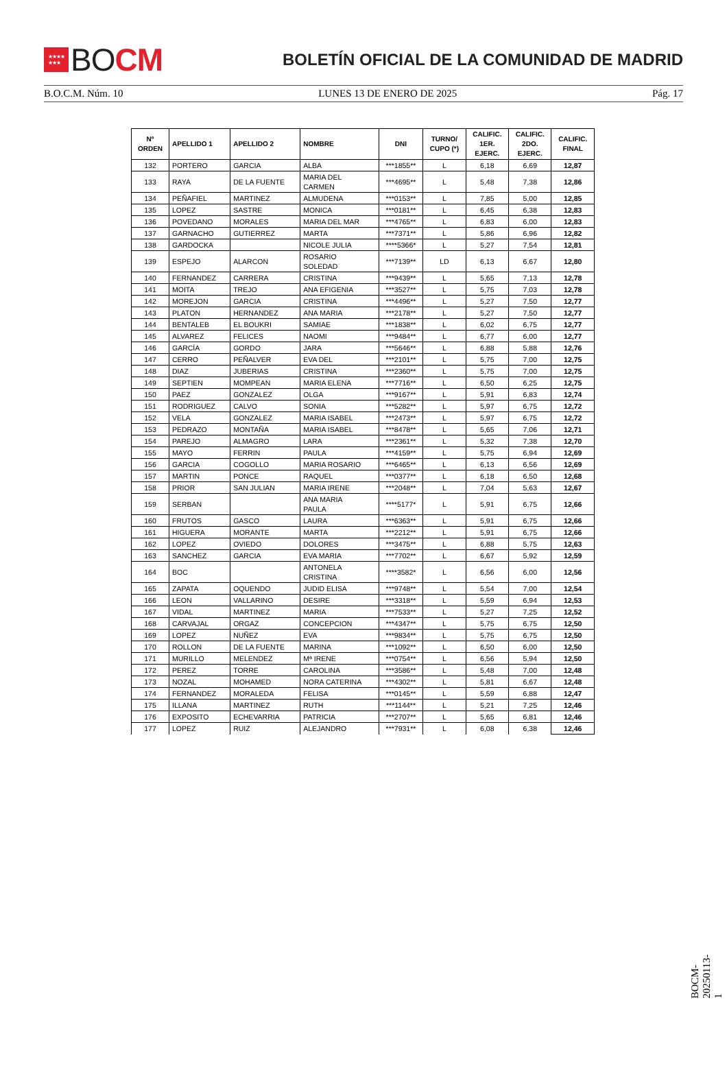★★★★
★★★
BO CM
BOLETÍN OFICIAL DE LA COMUNIDAD DE MADRID
B.O.C.M. Núm. 10 LUNES 13 DE ENERO DE 2025 Pág. 17
| Nº ORDEN | APELLIDO 1 | APELLIDO 2 | NOMBRE | DNI | TURNO/ CUPO (*) | CALIFIC. 1ER. EJERC. | CALIFIC. 2DO. EJERC. | CALIFIC. FINAL |
| --- | --- | --- | --- | --- | --- | --- | --- | --- |
| 132 | PORTERO | GARCIA | ALBA | ***1855** | L | 6,18 | 6,69 | 12,87 |
| 133 | RAYA | DE LA FUENTE | MARIA DEL CARMEN | ***4695** | L | 5,48 | 7,38 | 12,86 |
| 134 | PEÑAFIEL | MARTINEZ | ALMUDENA | ***0153** | L | 7,85 | 5,00 | 12,85 |
| 135 | LOPEZ | SASTRE | MONICA | ***0181** | L | 6,45 | 6,38 | 12,83 |
| 136 | POVEDANO | MORALES | MARIA DEL MAR | ***4765** | L | 6,83 | 6,00 | 12,83 |
| 137 | GARNACHO | GUTIERREZ | MARTA | ***7371** | L | 5,86 | 6,96 | 12,82 |
| 138 | GARDOCKA | | NICOLE JULIA | ****5366* | L | 5,27 | 7,54 | 12,81 |
| 139 | ESPEJO | ALARCON | ROSARIO SOLEDAD | ***7139** | LD | 6,13 | 6,67 | 12,80 |
| 140 | FERNANDEZ | CARRERA | CRISTINA | ***9439** | L | 5,65 | 7,13 | 12,78 |
| 141 | MOITA | TREJO | ANA EFIGENIA | ***3527** | L | 5,75 | 7,03 | 12,78 |
| 142 | MOREJON | GARCIA | CRISTINA | ***4496** | L | 5,27 | 7,50 | 12,77 |
| 143 | PLATON | HERNANDEZ | ANA MARIA | ***2178** | L | 5,27 | 7,50 | 12,77 |
| 144 | BENTALEB | EL BOUKRI | SAMIAE | ***1838** | L | 6,02 | 6,75 | 12,77 |
| 145 | ALVAREZ | FELICES | NAOMI | ***9484** | L | 6,77 | 6,00 | 12,77 |
| 146 | GARCÍA | GORDO | JARA | ***5646** | L | 6,88 | 5,88 | 12,76 |
| 147 | CERRO | PEÑALVER | EVA DEL | ***2101** | L | 5,75 | 7,00 | 12,75 |
| 148 | DIAZ | JUBERIAS | CRISTINA | ***2360** | L | 5,75 | 7,00 | 12,75 |
| 149 | SEPTIEN | MOMPEAN | MARIA ELENA | ***7716** | L | 6,50 | 6,25 | 12,75 |
| 150 | PAEZ | GONZALEZ | OLGA | ***9167** | L | 5,91 | 6,83 | 12,74 |
| 151 | RODRIGUEZ | CALVO | SONIA | ***5282** | L | 5,97 | 6,75 | 12,72 |
| 152 | VELA | GONZALEZ | MARIA ISABEL | ***2473** | L | 5,97 | 6,75 | 12,72 |
| 153 | PEDRAZO | MONTAÑA | MARIA ISABEL | ***8478** | L | 5,65 | 7,06 | 12,71 |
| 154 | PAREJO | ALMAGRO | LARA | ***2361** | L | 5,32 | 7,38 | 12,70 |
| 155 | MAYO | FERRIN | PAULA | ***4159** | L | 5,75 | 6,94 | 12,69 |
| 156 | GARCIA | COGOLLO | MARIA ROSARIO | ***6465** | L | 6,13 | 6,56 | 12,69 |
| 157 | MARTIN | PONCE | RAQUEL | ***0377** | L | 6,18 | 6,50 | 12,68 |
| 158 | PRIOR | SAN JULIAN | MARIA IRENE | ***2048** | L | 7,04 | 5,63 | 12,67 |
| 159 | SERBAN | | ANA MARIA PAULA | ****5177* | L | 5,91 | 6,75 | 12,66 |
| 160 | FRUTOS | GASCO | LAURA | ***6363** | L | 5,91 | 6,75 | 12,66 |
| 161 | HIGUERA | MORANTE | MARTA | ***2212** | L | 5,91 | 6,75 | 12,66 |
| 162 | LOPEZ | OVIEDO | DOLORES | ***3475** | L | 6,88 | 5,75 | 12,63 |
| 163 | SANCHEZ | GARCIA | EVA MARIA | ***7702** | L | 6,67 | 5,92 | 12,59 |
| 164 | BOC | | ANTONELA CRISTINA | ****3582* | L | 6,56 | 6,00 | 12,56 |
| 165 | ZAPATA | OQUENDO | JUDID ELISA | ***9748** | L | 5,54 | 7,00 | 12,54 |
| 166 | LEON | VALLARINO | DESIRE | ***3318** | L | 5,59 | 6,94 | 12,53 |
| 167 | VIDAL | MARTINEZ | MARIA | ***7533** | L | 5,27 | 7,25 | 12,52 |
| 168 | CARVAJAL | ORGAZ | CONCEPCION | ***4347** | L | 5,75 | 6,75 | 12,50 |
| 169 | LOPEZ | NUÑEZ | EVA | ***9834** | L | 5,75 | 6,75 | 12,50 |
| 170 | ROLLON | DE LA FUENTE | MARINA | ***1092** | L | 6,50 | 6,00 | 12,50 |
| 171 | MURILLO | MELENDEZ | Mª IRENE | ***0754** | L | 6,56 | 5,94 | 12,50 |
| 172 | PEREZ | TORRE | CAROLINA | ***3586** | L | 5,48 | 7,00 | 12,48 |
| 173 | NOZAL | MOHAMED | NORA CATERINA | ***4302** | L | 5,81 | 6,67 | 12,48 |
| 174 | FERNANDEZ | MORALEDA | FELISA | ***0145** | L | 5,59 | 6,88 | 12,47 |
| 175 | ILLANA | MARTINEZ | RUTH | ***1144** | L | 5,21 | 7,25 | 12,46 |
| 176 | EXPOSITO | ECHEVARRIA | PATRICIA | ***2707** | L | 5,65 | 6,81 | 12,46 |
| 177 | LOPEZ | RUIZ | ALEJANDRO | ***7931** | L | 6,08 | 6,38 | 12,46 |
BOCM-20250113-1